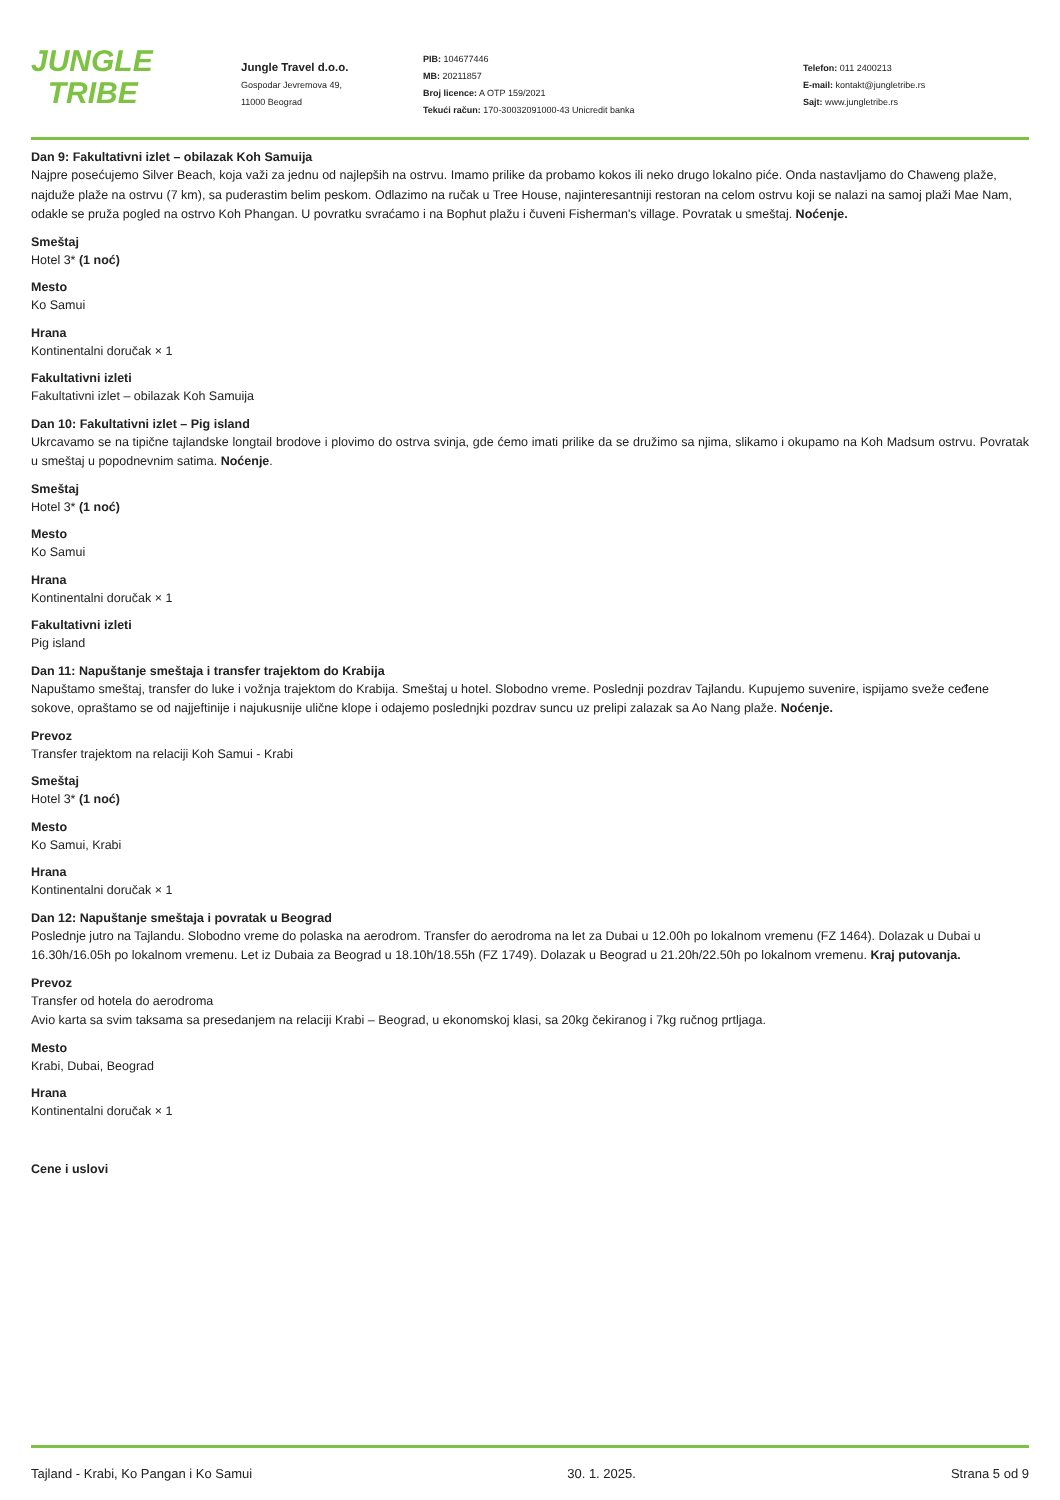JUNGLE
TRIBE
Jungle Travel d.o.o.
Gospodar Jevremova 49,
11000 Beograd
PIB: 104677446
MB: 20211857
Broj licence: A OTP 159/2021
Tekući račun: 170-30032091000-43 Unicredit banka
Telefon: 011 2400213
E-mail: kontakt@jungletribe.rs
Sajt: www.jungletribe.rs
Dan 9: Fakultativni izlet – obilazak Koh Samuija
Najpre posećujemo Silver Beach, koja važi za jednu od najlepših na ostrvu. Imamo prilike da probamo kokos ili neko drugo lokalno piće. Onda nastavljamo do Chaweng plaže, najduže plaže na ostrvu (7 km), sa puderastim belim peskom. Odlazimo na ručak u Tree House, najinteresantniji restoran na celom ostrvu koji se nalazi na samoj plaži Mae Nam, odakle se pruža pogled na ostrvo Koh Phangan. U povratku svraćamo i na Bophut plažu i čuveni Fisherman's village. Povratak u smeštaj. Noćenje.
Smeštaj
Hotel 3* (1 noć)
Mesto
Ko Samui
Hrana
Kontinentalni doručak × 1
Fakultativni izleti
Fakultativni izlet – obilazak Koh Samuija
Dan 10: Fakultativni izlet – Pig island
Ukrcavamo se na tipične tajlandske longtail brodove i plovimo do ostrva svinja, gde ćemo imati prilike da se družimo sa njima, slikamo i okupamo na Koh Madsum ostrvu. Povratak u smeštaj u popodnevnim satima. Noćenje.
Smeštaj
Hotel 3* (1 noć)
Mesto
Ko Samui
Hrana
Kontinentalni doručak × 1
Fakultativni izleti
Pig island
Dan 11: Napuštanje smeštaja i transfer trajektom do Krabija
Napuštamo smeštaj, transfer do luke i vožnja trajektom do Krabija. Smeštaj u hotel. Slobodno vreme. Poslednji pozdrav Tajlandu. Kupujemo suvenire, ispijamo sveže ceđene sokove, opraštamo se od najjeftinije i najukusnije ulične klope i odajemo poslednjki pozdrav suncu uz prelipi zalazak sa Ao Nang plaže. Noćenje.
Prevoz
Transfer trajektom na relaciji Koh Samui - Krabi
Smeštaj
Hotel 3* (1 noć)
Mesto
Ko Samui, Krabi
Hrana
Kontinentalni doručak × 1
Dan 12: Napuštanje smeštaja i povratak u Beograd
Poslednje jutro na Tajlandu. Slobodno vreme do polaska na aerodrom. Transfer do aerodroma na let za Dubai u 12.00h po lokalnom vremenu (FZ 1464). Dolazak u Dubai u 16.30h/16.05h po lokalnom vremenu. Let iz Dubaia za Beograd u 18.10h/18.55h (FZ 1749). Dolazak u Beograd u 21.20h/22.50h po lokalnom vremenu. Kraj putovanja.
Prevoz
Transfer od hotela do aerodroma
Avio karta sa svim taksama sa presedanjem na relaciji Krabi – Beograd, u ekonomskoj klasi, sa 20kg čekiranog i 7kg ručnog prtljaga.
Mesto
Krabi, Dubai, Beograd
Hrana
Kontinentalni doručak × 1
Cene i uslovi
Tajland - Krabi, Ko Pangan i Ko Samui 30. 1. 2025. Strana 5 od 9